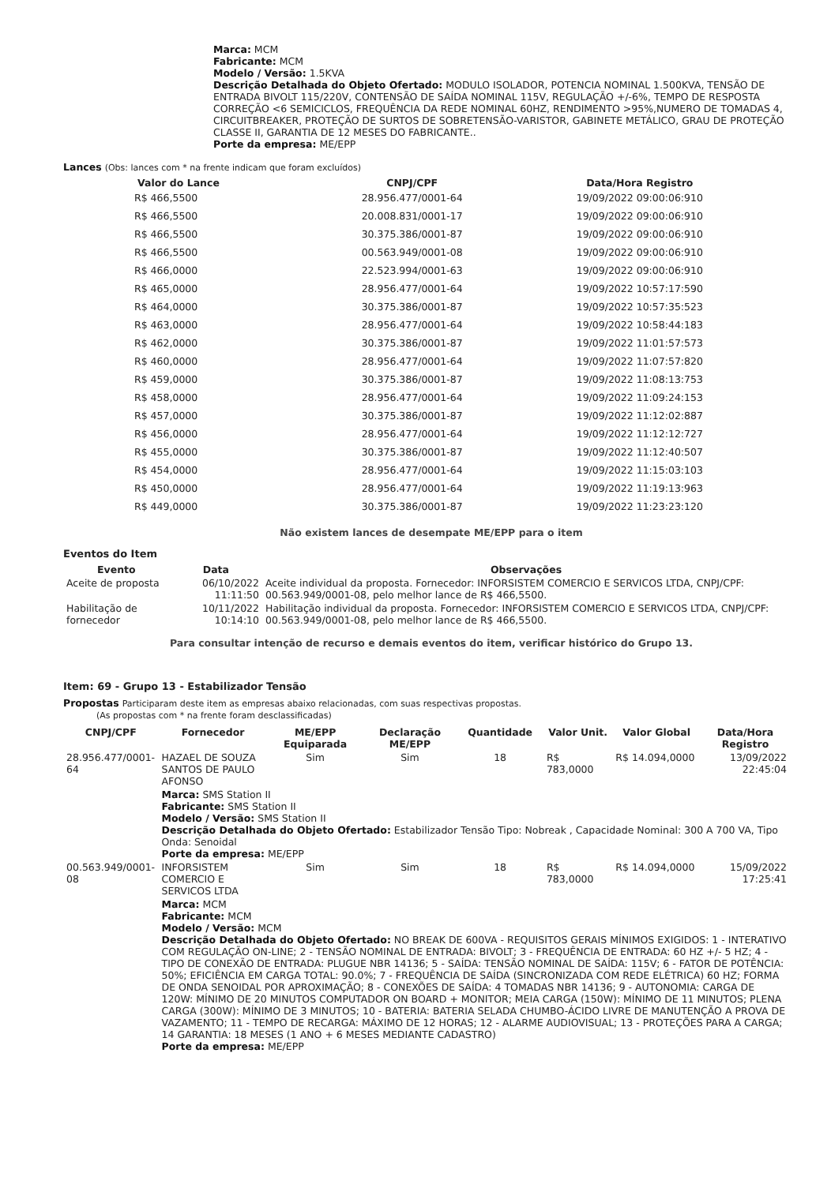Marca: MCM
Fabricante: MCM
Modelo / Versão: 1.5KVA
Descrição Detalhada do Objeto Ofertado: MODULO ISOLADOR, POTENCIA NOMINAL 1.500KVA, TENSÃO DE ENTRADA BIVOLT 115/220V, CONTENSÃO DE SAÍDA NOMINAL 115V, REGULAÇÃO +/-6%, TEMPO DE RESPOSTA CORREÇÃO <6 SEMICICLOS, FREQUÊNCIA DA REDE NOMINAL 60HZ, RENDIMENTO >95%,NUMERO DE TOMADAS 4, CIRCUITBREAKER, PROTEÇÃO DE SURTOS DE SOBRETENSÃO-VARISTOR, GABINETE METÁLICO, GRAU DE PROTEÇÃO CLASSE II, GARANTIA DE 12 MESES DO FABRICANTE..
Porte da empresa: ME/EPP
Lances (Obs: lances com * na frente indicam que foram excluídos)
| Valor do Lance | CNPJ/CPF | Data/Hora Registro |
| --- | --- | --- |
| R$ 466,5500 | 28.956.477/0001-64 | 19/09/2022 09:00:06:910 |
| R$ 466,5500 | 20.008.831/0001-17 | 19/09/2022 09:00:06:910 |
| R$ 466,5500 | 30.375.386/0001-87 | 19/09/2022 09:00:06:910 |
| R$ 466,5500 | 00.563.949/0001-08 | 19/09/2022 09:00:06:910 |
| R$ 466,0000 | 22.523.994/0001-63 | 19/09/2022 09:00:06:910 |
| R$ 465,0000 | 28.956.477/0001-64 | 19/09/2022 10:57:17:590 |
| R$ 464,0000 | 30.375.386/0001-87 | 19/09/2022 10:57:35:523 |
| R$ 463,0000 | 28.956.477/0001-64 | 19/09/2022 10:58:44:183 |
| R$ 462,0000 | 30.375.386/0001-87 | 19/09/2022 11:01:57:573 |
| R$ 460,0000 | 28.956.477/0001-64 | 19/09/2022 11:07:57:820 |
| R$ 459,0000 | 30.375.386/0001-87 | 19/09/2022 11:08:13:753 |
| R$ 458,0000 | 28.956.477/0001-64 | 19/09/2022 11:09:24:153 |
| R$ 457,0000 | 30.375.386/0001-87 | 19/09/2022 11:12:02:887 |
| R$ 456,0000 | 28.956.477/0001-64 | 19/09/2022 11:12:12:727 |
| R$ 455,0000 | 30.375.386/0001-87 | 19/09/2022 11:12:40:507 |
| R$ 454,0000 | 28.956.477/0001-64 | 19/09/2022 11:15:03:103 |
| R$ 450,0000 | 28.956.477/0001-64 | 19/09/2022 11:19:13:963 |
| R$ 449,0000 | 30.375.386/0001-87 | 19/09/2022 11:23:23:120 |
Não existem lances de desempate ME/EPP para o item
Eventos do Item
| Evento | Data | Observações |
| --- | --- | --- |
| Aceite de proposta | 06/10/2022 11:11:50 | Aceite individual da proposta. Fornecedor: INFORSISTEM COMERCIO E SERVICOS LTDA, CNPJ/CPF: 00.563.949/0001-08, pelo melhor lance de R$ 466,5500. |
| Habilitação de fornecedor | 10/11/2022 10:14:10 | Habilitação individual da proposta. Fornecedor: INFORSISTEM COMERCIO E SERVICOS LTDA, CNPJ/CPF: 00.563.949/0001-08, pelo melhor lance de R$ 466,5500. |
Para consultar intenção de recurso e demais eventos do item, verificar histórico do Grupo 13.
Item: 69 - Grupo 13 - Estabilizador Tensão
Propostas Participaram deste item as empresas abaixo relacionadas, com suas respectivas propostas.
(As propostas com * na frente foram desclassificadas)
| CNPJ/CPF | Fornecedor | ME/EPP Equiparada | Declaração ME/EPP | Quantidade | Valor Unit. | Valor Global | Data/Hora Registro |
| --- | --- | --- | --- | --- | --- | --- | --- |
| 28.956.477/0001-64 | HAZAEL DE SOUZA SANTOS DE PAULO AFONSO | Sim | Sim | 18 | R$ 783,0000 | R$ 14.094,0000 | 13/09/2022 22:45:04 |
| | Marca: SMS Station II Fabricante: SMS Station II Modelo / Versão: SMS Station II Descrição Detalhada do Objeto Ofertado: Estabilizador Tensão Tipo: Nobreak , Capacidade Nominal: 300 A 700 VA, Tipo Onda: Senoidal Porte da empresa: ME/EPP | | | | | | |
| 00.563.949/0001-08 | INFORSISTEM COMERCIO E SERVICOS LTDA | Sim | Sim | 18 | R$ 783,0000 | R$ 14.094,0000 | 15/09/2022 17:25:41 |
| | Marca: MCM Fabricante: MCM Modelo / Versão: MCM Descrição Detalhada do Objeto Ofertado: NO BREAK DE 600VA - REQUISITOS GERAIS MÍNIMOS EXIGIDOS: 1 - INTERATIVO COM REGULAÇÃO ON-LINE; 2 - TENSÃO NOMINAL DE ENTRADA: BIVOLT; 3 - FREQUÊNCIA DE ENTRADA: 60 HZ +/- 5 HZ; 4 - TIPO DE CONEXÃO DE ENTRADA: PLUGUE NBR 14136; 5 - SAÍDA: TENSÃO NOMINAL DE SAÍDA: 115V; 6 - FATOR DE POTÊNCIA: 50%; EFICIÊNCIA EM CARGA TOTAL: 90.0%; 7 - FREQUÊNCIA DE SAÍDA (SINCRONIZADA COM REDE ELÉTRICA) 60 HZ; FORMA DE ONDA SENOIDAL POR APROXIMAÇÃO; 8 - CONEXÕES DE SAÍDA: 4 TOMADAS NBR 14136; 9 - AUTONOMIA: CARGA DE 120W: MÍNIMO DE 20 MINUTOS COMPUTADOR ON BOARD + MONITOR; MEIA CARGA (150W): MÍNIMO DE 11 MINUTOS; PLENA CARGA (300W): MÍNIMO DE 3 MINUTOS; 10 - BATERIA: BATERIA SELADA CHUMBO-ÁCIDO LIVRE DE MANUTENÇÃO A PROVA DE VAZAMENTO; 11 - TEMPO DE RECARGA: MÁXIMO DE 12 HORAS; 12 - ALARME AUDIOVISUAL; 13 - PROTEÇÕES PARA A CARGA; 14 GARANTIA: 18 MESES (1 ANO + 6 MESES MEDIANTE CADASTRO) Porte da empresa: ME/EPP | | | | | | |